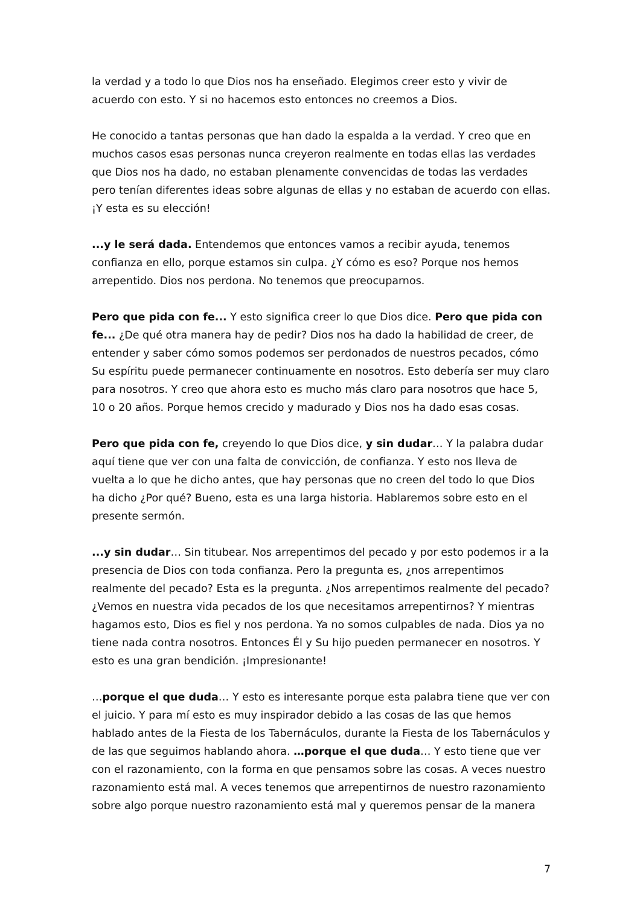la verdad y a todo lo que Dios nos ha enseñado. Elegimos creer esto y vivir de acuerdo con esto. Y si no hacemos esto entonces no creemos a Dios.
He conocido a tantas personas que han dado la espalda a la verdad. Y creo que en muchos casos esas personas nunca creyeron realmente en todas ellas las verdades que Dios nos ha dado, no estaban plenamente convencidas de todas las verdades pero tenían diferentes ideas sobre algunas de ellas y no estaban de acuerdo con ellas. ¡Y esta es su elección!
...y le será dada. Entendemos que entonces vamos a recibir ayuda, tenemos confianza en ello, porque estamos sin culpa. ¿Y cómo es eso? Porque nos hemos arrepentido. Dios nos perdona. No tenemos que preocuparnos.
Pero que pida con fe... Y esto significa creer lo que Dios dice. Pero que pida con fe... ¿De qué otra manera hay de pedir? Dios nos ha dado la habilidad de creer, de entender y saber cómo somos podemos ser perdonados de nuestros pecados, cómo Su espíritu puede permanecer continuamente en nosotros. Esto debería ser muy claro para nosotros. Y creo que ahora esto es mucho más claro para nosotros que hace 5, 10 o 20 años. Porque hemos crecido y madurado y Dios nos ha dado esas cosas.
Pero que pida con fe, creyendo lo que Dios dice, y sin dudar… Y la palabra dudar aquí tiene que ver con una falta de convicción, de confianza. Y esto nos lleva de vuelta a lo que he dicho antes, que hay personas que no creen del todo lo que Dios ha dicho ¿Por qué? Bueno, esta es una larga historia. Hablaremos sobre esto en el presente sermón.
...y sin dudar… Sin titubear. Nos arrepentimos del pecado y por esto podemos ir a la presencia de Dios con toda confianza. Pero la pregunta es, ¿nos arrepentimos realmente del pecado? Esta es la pregunta. ¿Nos arrepentimos realmente del pecado? ¿Vemos en nuestra vida pecados de los que necesitamos arrepentirnos? Y mientras hagamos esto, Dios es fiel y nos perdona. Ya no somos culpables de nada. Dios ya no tiene nada contra nosotros. Entonces Él y Su hijo pueden permanecer en nosotros. Y esto es una gran bendición. ¡Impresionante!
…porque el que duda… Y esto es interesante porque esta palabra tiene que ver con el juicio. Y para mí esto es muy inspirador debido a las cosas de las que hemos hablado antes de la Fiesta de los Tabernáculos, durante la Fiesta de los Tabernáculos y de las que seguimos hablando ahora. …porque el que duda… Y esto tiene que ver con el razonamiento, con la forma en que pensamos sobre las cosas. A veces nuestro razonamiento está mal. A veces tenemos que arrepentirnos de nuestro razonamiento sobre algo porque nuestro razonamiento está mal y queremos pensar de la manera
7